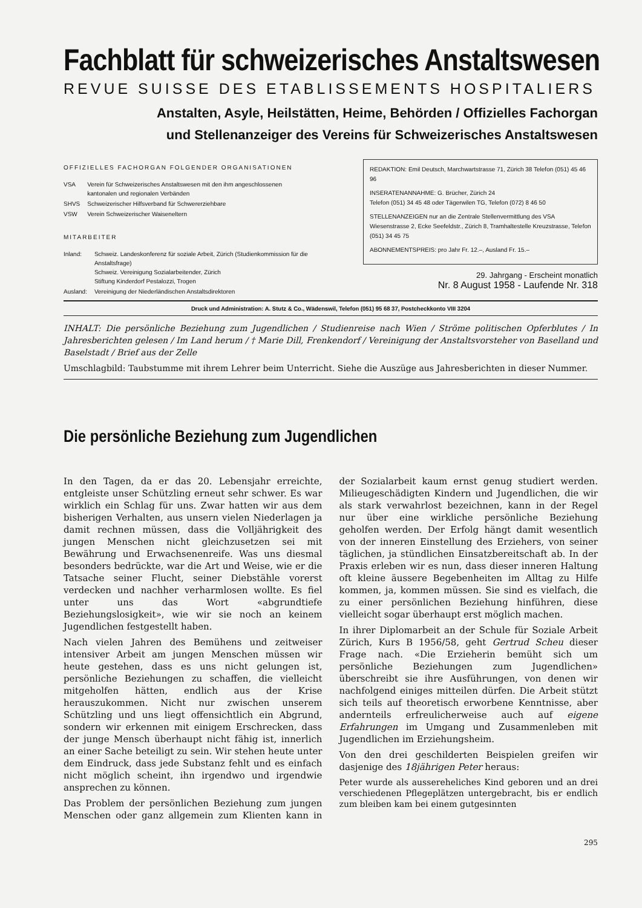Fachblatt für schweizerisches Anstaltswesen
REVUE SUISSE DES ETABLISSEMENTS HOSPITALIERS
Anstalten, Asyle, Heilstätten, Heime, Behörden / Offizielles Fachorgan
und Stellenanzeiger des Vereins für Schweizerisches Anstaltswesen
OFFIZIELLES FACHORGAN FOLGENDER ORGANISATIONEN
| VSA | Verein für Schweizerisches Anstaltswesen mit den ihm angeschlossenen kantonalen und regionalen Verbänden |
| SHVS | Schweizerischer Hilfsverband für Schwererziehbare |
| VSW | Verein Schweizerischer Waiseneltern |
MITARBEITER
| Inland: | Schweiz. Landeskonferenz für soziale Arbeit, Zürich (Studienkommission für die Anstaltsfrage) Schweiz. Vereinigung Sozialarbeitender, Zürich Stiftung Kinderdorf Pestalozzi, Trogen |
| Ausland: | Vereinigung der Niederländischen Anstaltsdirektoren |
REDAKTION: Emil Deutsch, Marchwartstrasse 71, Zürich 38 Telefon (051) 45 46 96
INSERATENANNAHME: G. Brücher, Zürich 24
Telefon (051) 34 45 48 oder Tägerwilen TG, Telefon (072) 8 46 50
STELLENANZEIGEN nur an die Zentrale Stellenvermittlung des VSA Wiesenstrasse 2, Ecke Seefeldstr., Zürich 8, Tramhaltestelle Kreuzstrasse, Telefon (051) 34 45 75
ABONNEMENTSPREIS: pro Jahr Fr. 12.–, Ausland Fr. 15.–
29. Jahrgang - Erscheint monatlich
Nr. 8 August 1958 - Laufende Nr. 318
Druck und Administration: A. Stutz & Co., Wädenswil, Telefon (051) 95 68 37, Postcheckkonto VIII 3204
INHALT: Die persönliche Beziehung zum Jugendlichen / Studienreise nach Wien / Ströme politischen Opferblutes / In Jahresberichten gelesen / Im Land herum / † Marie Dill, Frenkendorf / Vereinigung der Anstaltsvorsteher von Baselland und Baselstadt / Brief aus der Zelle
Umschlagbild: Taubstumme mit ihrem Lehrer beim Unterricht. Siehe die Auszüge aus Jahresberichten in dieser Nummer.
Die persönliche Beziehung zum Jugendlichen
In den Tagen, da er das 20. Lebensjahr erreichte, entgleiste unser Schützling erneut sehr schwer. Es war wirklich ein Schlag für uns. Zwar hatten wir aus dem bisherigen Verhalten, aus unsern vielen Niederlagen ja damit rechnen müssen, dass die Volljährigkeit des jungen Menschen nicht gleichzusetzen sei mit Bewährung und Erwachsenenreife. Was uns diesmal besonders bedrückte, war die Art und Weise, wie er die Tatsache seiner Flucht, seiner Diebstähle vorerst verdecken und nachher verharmlosen wollte. Es fiel unter uns das Wort «abgrundtiefe Beziehungslosigkeit», wie wir sie noch an keinem Jugendlichen festgestellt haben.
Nach vielen Jahren des Bemühens und zeitweiser intensiver Arbeit am jungen Menschen müssen wir heute gestehen, dass es uns nicht gelungen ist, persönliche Beziehungen zu schaffen, die vielleicht mitgeholfen hätten, endlich aus der Krise herauszukommen. Nicht nur zwischen unserem Schützling und uns liegt offensichtlich ein Abgrund, sondern wir erkennen mit einigem Erschrecken, dass der junge Mensch überhaupt nicht fähig ist, innerlich an einer Sache beteiligt zu sein. Wir stehen heute unter dem Eindruck, dass jede Substanz fehlt und es einfach nicht möglich scheint, ihn irgendwo und irgendwie ansprechen zu können.
Das Problem der persönlichen Beziehung zum jungen Menschen oder ganz allgemein zum Klienten kann in der Sozialarbeit kaum ernst genug studiert werden. Milieugeschädigten Kindern und Jugendlichen, die wir als stark verwahrlost bezeichnen, kann in der Regel nur über eine wirkliche persönliche Beziehung geholfen werden. Der Erfolg hängt damit wesentlich von der inneren Einstellung des Erziehers, von seiner täglichen, ja stündlichen Einsatzbereitschaft ab. In der Praxis erleben wir es nun, dass dieser inneren Haltung oft kleine äussere Begebenheiten im Alltag zu Hilfe kommen, ja, kommen müssen. Sie sind es vielfach, die zu einer persönlichen Beziehung hinführen, diese vielleicht sogar überhaupt erst möglich machen.
In ihrer Diplomarbeit an der Schule für Soziale Arbeit Zürich, Kurs B 1956/58, geht Gertrud Scheu dieser Frage nach. «Die Erzieherin bemüht sich um persönliche Beziehungen zum Jugendlichen» überschreibt sie ihre Ausführungen, von denen wir nachfolgend einiges mitteilen dürfen. Die Arbeit stützt sich teils auf theoretisch erworbene Kenntnisse, aber andernteils erfreulicherweise auch auf eigene Erfahrungen im Umgang und Zusammenleben mit Jugendlichen im Erziehungsheim.
Von den drei geschilderten Beispielen greifen wir dasjenige des 18jährigen Peter heraus:
Peter wurde als aussereheliches Kind geboren und an drei verschiedenen Pflegeplätzen untergebracht, bis er endlich zum bleiben kam bei einem gutgesinnten
295